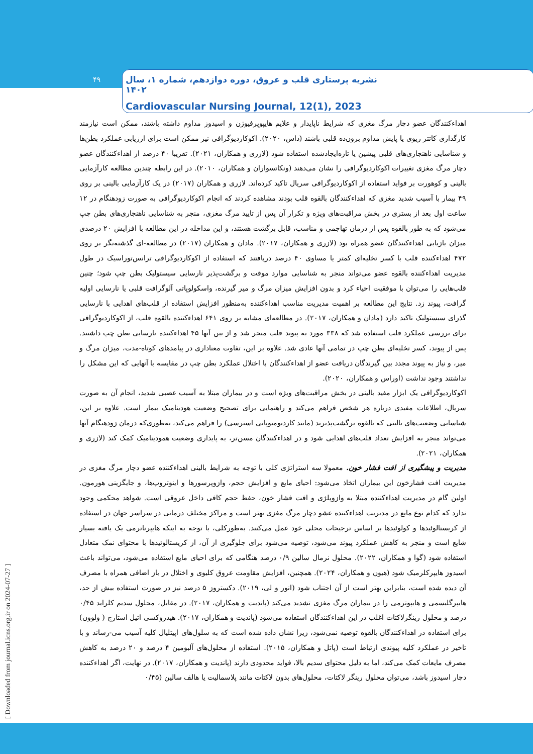۴۹
نشریه پرستاری قلب و عروق، دوره دوازدهم، شماره ۱، سال ۱۴۰۲
Cardiovascular Nursing Journal, 12(1), 2023
اهداءکنندگان عضو دچار مرگ مغزی که شرایط ناپایدار و علایم هایپوپرفیوژن و اسیدوز مداوم داشته باشند، ممکن است نیازمند کارگذاری کاتتر ریوی یا پایش مداوم برون‌ده قلبی باشند (داس، ۲۰۲۰). اکوکاردیوگرافی نیز ممکن است برای ارزیابی عملکرد بطن‌ها و شناسایی ناهنجاری‌های قلبی پیشین یا تازه‌ایجادشده استفاده شود (لازری و همکاران، ۲۰۲۱). تقریبا ۴۰ درصد از اهداءکنندگان عضو دچار مرگ مغزی تغییرات اکوکاردیوگرافی را نشان می‌دهند (ونکاتسواران و همکاران، ۲۰۱۰). در این رابطه چندین مطالعه کارآزمایی بالینی و کوهورت بر فواید استفاده از اکوکاردیوگرافی سریال تاکید کرده‌اند. لازری و همکاران (۲۰۱۷) در یک کارآزمایی بالینی بر روی ۴۹ بیمار با آسیب شدید مغزی که اهداءکنندگان بالقوه قلب بودند مشاهده کردند که انجام اکوکاردیوگرافی به صورت زودهنگام در ۱۲ ساعت اول بعد از بستری در بخش مراقبت‌های ویژه و تکرار آن پس از تایید مرگ مغزی، منجر به شناسایی ناهنجاری‌های بطن چپ می‌شود که به طور بالقوه پس از درمان تهاجمی و مناسب، قابل برگشت هستند، و این مداخله در این مطالعه با افزایش ۲۰ درصدی میزان بازیابی اهداءکنندگان عضو همراه بود (لازری و همکاران، ۲۰۱۷). مادان و همکاران (۲۰۱۷) در مطالعه-ای گذشته‌نگر بر روی ۴۷۲ اهداءکننده قلب با کسر تخلیه‌ای کمتر یا مساوی ۴۰ درصد دریافتند که استفاده از اکوکاردیوگرافی ترانس‌توراسیک در طول مدیریت اهداءکننده بالقوه عضو می‌تواند منجر به شناسایی موارد موقت و برگشت‌پذیر نارسایی سیستولیک بطن چپ شود؛ چنین قلب‌هایی را می‌توان با موفقیت احیاء کرد و بدون افزایش میزان مرگ و میر گیرنده، واسکولوپاتی آلوگرافت قلبی یا نارسایی اولیه گرافت، پیوند زد. نتایج این مطالعه بر اهمیت مدیریت مناسب اهداءکننده به‌منظور افزایش استفاده از قلب‌های اهدایی با نارسایی گذرای سیستولیک تاکید دارد (مادان و همکاران، ۲۰۱۷). در مطالعه‌ای مشابه بر روی ۶۴۱ اهداءکننده بالقوه قلب، از اکوکاردیوگرافی برای بررسی عملکرد قلب استفاده شد که ۳۳۸ مورد به پیوند قلب منجر شد و از بین آنها ۴۵ اهداءکننده نارسایی بطن چپ داشتند. پس از پیوند، کسر تخلیه‌ای بطن چپ در تمامی آنها عادی شد. علاوه بر این، تفاوت معناداری در پیامدهای کوتاه-مدت، میزان مرگ و میر، و نیاز به پیوند مجدد بین گیرندگان دریافت عضو از اهداءکنندگان با اختلال عملکرد بطن چپ در مقایسه با آنهایی که این مشکل را نداشتند وجود نداشت (اوراس و همکاران، ۲۰۲۰).
اکوکاردیوگرافی یک ابزار مفید بالینی در بخش مراقبت‌های ویژه است و در بیماران مبتلا به آسیب عصبی شدید، انجام آن به صورت سریال، اطلاعات مفیدی درباره هر شخص فراهم می‌کند و راهنمایی برای تصحیح وضعیت هودینامیک بیمار است. علاوه بر این، شناسایی وضعیت‌های بالینی که بالقوه برگشت‌پذیرند (مانند کاردیومیوپاتی استرسی) را فراهم می‌کند، به‌طوری‌که درمان زودهنگام آنها می‌تواند منجر به افزایش تعداد قلب‌های اهدایی شود و در اهداءکنندگان مسن‌تر، به پایداری وضعیت همودینامیک کمک کند (لازری و همکاران، ۲۰۲۱).
مدیریت و پیشگیری از افت فشار خون. معمولا سه استراتژی کلی با توجه به شرایط بالینی اهداءکننده عضو دچار مرگ مغزی در مدیریت افت فشارخون این بیماران اتخاذ می‌شود: احیای مایع و افزایش حجم، وازوپرسورها و اینوتروپ‌ها، و جایگزینی هورمون. اولین گام در مدیریت اهداءکننده مبتلا به وازوپلژی و افت فشار خون، حفظ حجم کافی داخل عروقی است. شواهد محکمی وجود ندارد که کدام نوع مایع در مدیریت اهداءکننده عشو دچار مرگ مغزی بهتر است و مراکز مختلف درمانی در سراسر جهان در استفاده از کریستالوئیدها و کولوئیدها بر اساس ترجیحات محلی خود عمل می‌کنند. به‌طورکلی، با توجه به اینکه هایپرناترمی یک یافته بسیار شایع است و منجر به کاهش عملکرد پیوند می‌شود، توصیه می‌شود برای جلوگیری از آن، از کریستالوئیدها با محتوای نمک متعادل استفاده شود (گوا و همکاران، ۲۰۲۲). محلول نرمال سالین ۰/۹ درصد هنگامی که برای احیای مایع استفاده می‌شود، می‌تواند باعث اسیدوز هایپرکلرمیک شود (هیون و همکاران، ۲۰۲۴). همچنین، افزایش مقاومت عروق کلیوی و اختلال در باز اضافی همراه با مصرف آن دیده شده است، بنابراین بهتر است از آن اجتناب شود (انور و لی، ۲۰۱۹). دکستروز ۵ درصد نیز در صورت استفاده بیش از حد، هایپرگلیسمی و هایپوترمی را در بیماران مرگ مغزی تشدید می‌کند (پاندیت و همکاران، ۲۰۱۷). در مقابل، محلول سدیم کلراید ۰/۴۵ درصد و محلول رینگرلاکتات اغلب در این اهداءکنندگان استفاده می‌شود (پاندیت و همکاران، ۲۰۱۷). هیدروکسی اتیل استارچ ( ولوون) برای استفاده در اهداءکنندگان بالقوه توصیه نمی‌شود، زیرا نشان داده شده است که به سلول‌های اپیتلیال کلیه آسیب می-رساند و با تاخیر در عملکرد کلیه پیوندی ارتباط است (پاتل و همکاران، ۲۰۱۵). استفاده از محلول‌های آلبومین ۴ درصد و ۲۰ درصد به کاهش مصرف مایعات کمک می‌کند، اما به دلیل محتوای سدیم بالا، فواید محدودی دارند (پاندیت و همکاران، ۲۰۱۷). در نهایت، اگر اهداءکننده دچار اسیدوز باشد، می‌توان محلول رینگر لاکتات، محلول‌های بدون لاکتات مانند پلاسمالیت یا هالف سالین (۰/۴۵
[ Downloaded from journal.icns.org.ir on 2024-07-27 ]